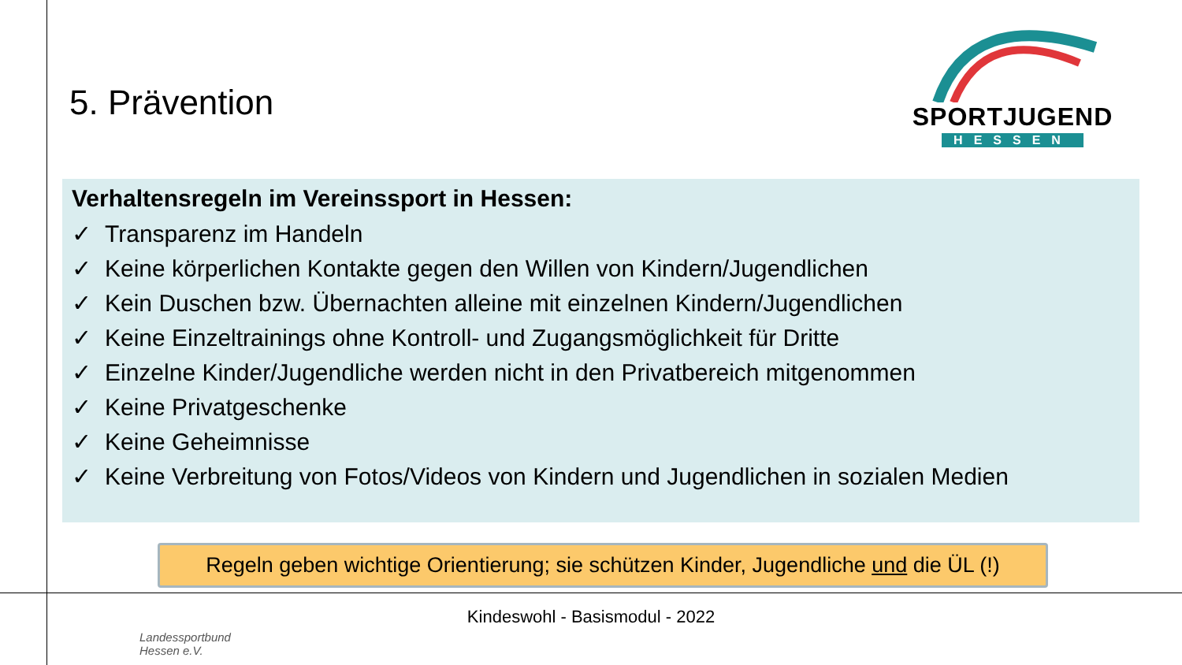5. Prävention
SPORTJUGEND
HESSEN
Verhaltensregeln im Vereinssport in Hessen:
✓ Transparenz im Handeln
✓ Keine körperlichen Kontakte gegen den Willen von Kindern/Jugendlichen
✓ Kein Duschen bzw. Übernachten alleine mit einzelnen Kindern/Jugendlichen
✓ Keine Einzeltrainings ohne Kontroll- und Zugangsmöglichkeit für Dritte
✓ Einzelne Kinder/Jugendliche werden nicht in den Privatbereich mitgenommen
✓ Keine Privatgeschenke
✓ Keine Geheimnisse
✓ Keine Verbreitung von Fotos/Videos von Kindern und Jugendlichen in sozialen Medien
Regeln geben wichtige Orientierung; sie schützen Kinder, Jugendliche und die ÜL (!)
Kindeswohl - Basismodul - 2022
Landessportbund
Hessen e.V.